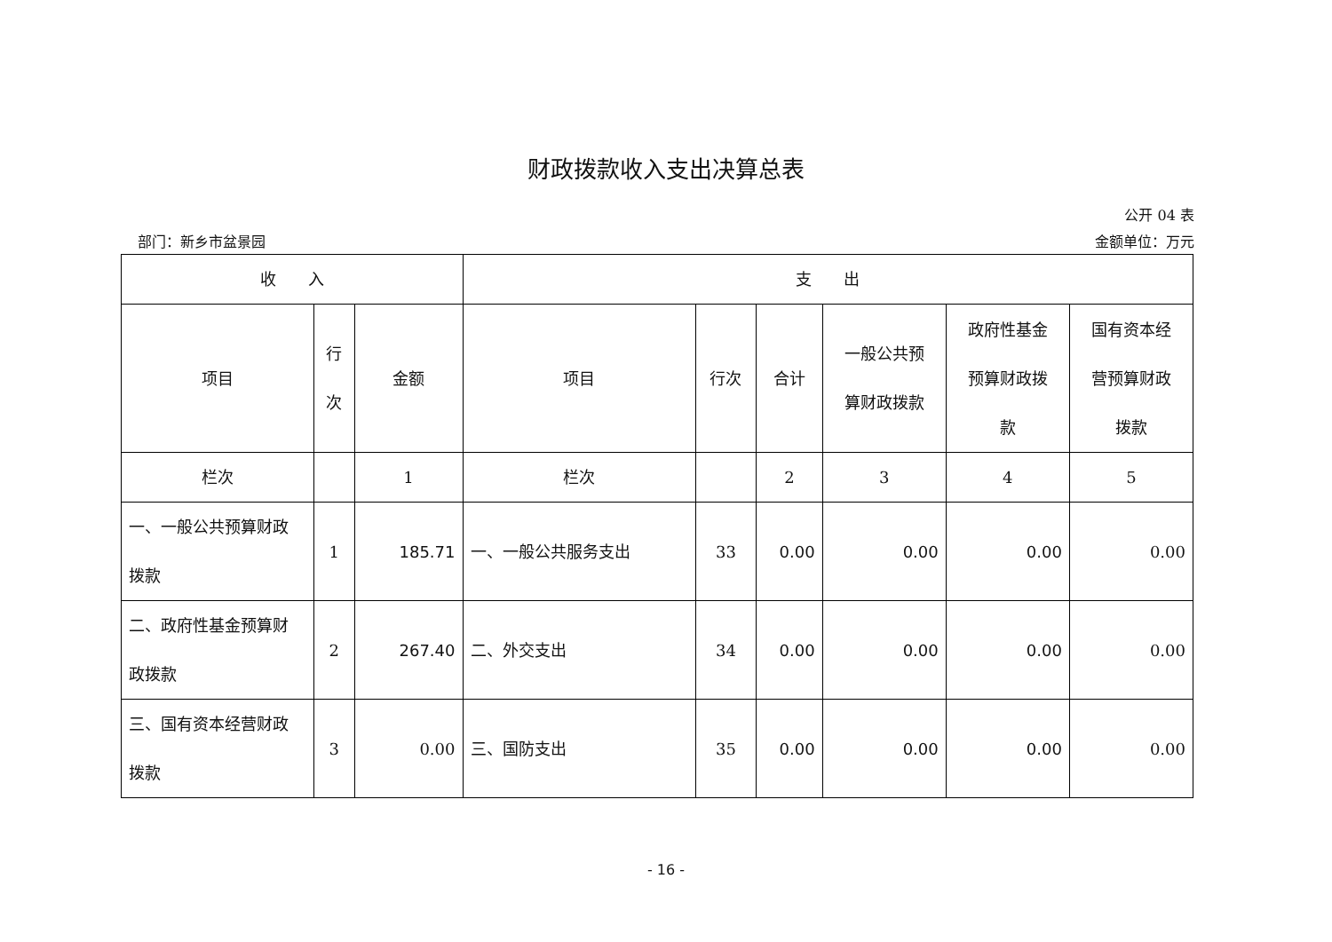财政拨款收入支出决算总表
公开 04 表
部门：新乡市盆景园 金额单位：万元
| 收 入 | | | 支 出 | | | | | |
| --- | --- | --- | --- | --- | --- | --- | --- | --- |
| 项目 | 行 次 | 金额 | 项目 | 行次 | 合计 | 一般公共预 算财政拨款 | 政府性基金 预算财政拨 款 | 国有资本经 营预算财政 拨款 |
| 栏次 | | 1 | 栏次 | | 2 | 3 | 4 | 5 |
| 一、一般公共预算财政 拨款 | 1 | 185.71 | 一、一般公共服务支出 | 33 | 0.00 | 0.00 | 0.00 | 0.00 |
| 二、政府性基金预算财 政拨款 | 2 | 267.40 | 二、外交支出 | 34 | 0.00 | 0.00 | 0.00 | 0.00 |
| 三、国有资本经营财政 拨款 | 3 | 0.00 | 三、国防支出 | 35 | 0.00 | 0.00 | 0.00 | 0.00 |
- 16 -